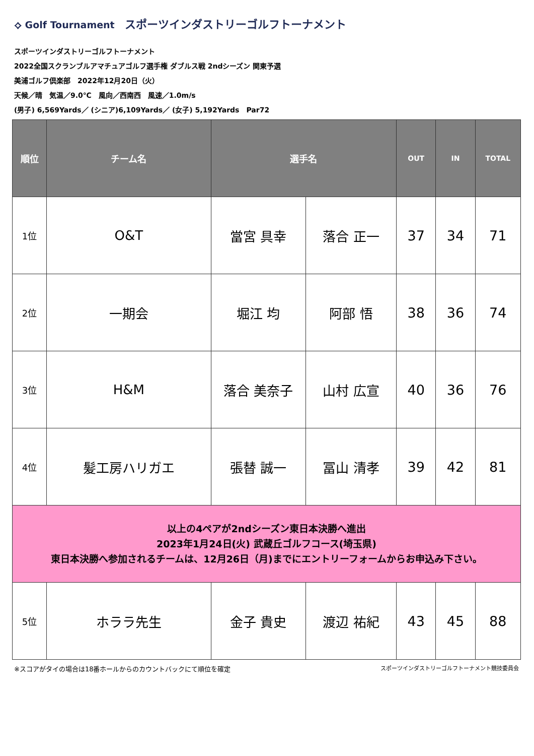⟡ Golf Tournament スポーツインダストリーゴルフトーナメント
スポーツインダストリーゴルフトーナメント
2022全国スクランブルアマチュアゴルフ選手権 ダブルス戦 2ndシーズン 関東予選
美浦ゴルフ倶楽部　2022年12月20日（火）
天候／晴　気温／9.0℃　風向／西南西　風速／1.0m/s
(男子) 6,569Yards／ (シニア)6,109Yards／ (女子) 5,192Yards　Par72
| 順位 | チーム名 | 選手名 | | OUT | IN | TOTAL |
| --- | --- | --- | --- | --- | --- | --- |
| 1位 | O&T | 當宮 具幸 | 落合 正一 | 37 | 34 | 71 |
| 2位 | 一期会 | 堀江 均 | 阿部 悟 | 38 | 36 | 74 |
| 3位 | H&M | 落合 美奈子 | 山村 広宣 | 40 | 36 | 76 |
| 4位 | 髪工房ハリガエ | 張替 誠一 | 冨山 清孝 | 39 | 42 | 81 |
| 以上の4ペアが2ndシーズン東日本決勝へ進出 2023年1月24日(火) 武蔵丘ゴルフコース(埼玉県) 東日本決勝へ参加されるチームは、12月26日（月)までにエントリーフォームからお申込み下さい。 | | | | | | |
| 5位 | ホララ先生 | 金子 貴史 | 渡辺 祐紀 | 43 | 45 | 88 |
※スコアがタイの場合は18番ホールからのカウントバックにて順位を確定 スポーツインダストリーゴルフトーナメント競技委員会